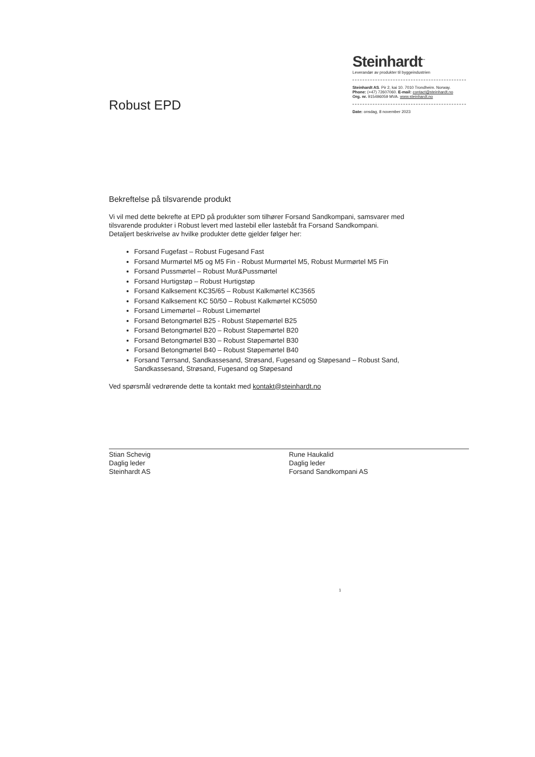Robust EPD
Steinhardt<sup>™</sup>
Leverandør av produkter til byggeindustrien
Steinhardt AS. Pir 2, kai 10. 7010 Trondheim. Norway.
Phone: (+47) 72607060. E-mail: contact@steinhardt.no
Org. nr. 915496059 MVA. www.steinhardt.no
Date: onsdag, 8 november 2023
Bekreftelse på tilsvarende produkt
Vi vil med dette bekrefte at EPD på produkter som tilhører Forsand Sandkompani, samsvarer med tilsvarende produkter i Robust levert med lastebil eller lastebåt fra Forsand Sandkompani.
Detaljert beskrivelse av hvilke produkter dette gjelder følger her:
Forsand Fugefast – Robust Fugesand Fast
Forsand Murmørtel M5 og M5 Fin - Robust Murmørtel M5, Robust Murmørtel M5 Fin
Forsand Pussmørtel – Robust Mur&Pussmørtel
Forsand Hurtigstøp – Robust Hurtigstøp
Forsand Kalksement KC35/65 – Robust Kalkmørtel KC3565
Forsand Kalksement KC 50/50 – Robust Kalkmørtel KC5050
Forsand Limemørtel – Robust Limemørtel
Forsand Betongmørtel B25 - Robust Støpemørtel B25
Forsand Betongmørtel B20 – Robust Støpemørtel B20
Forsand Betongmørtel B30 – Robust Støpemørtel B30
Forsand Betongmørtel B40 – Robust Støpemørtel B40
Forsand Tørrsand, Sandkassesand, Strøsand, Fugesand og Støpesand – Robust Sand, Sandkassesand, Strøsand, Fugesand og Støpesand
Ved spørsmål vedrørende dette ta kontakt med kontakt@steinhardt.no
Stian Schevig
Daglig leder
Steinhardt AS
Rune Haukalid
Daglig leder
Forsand Sandkompani AS
1